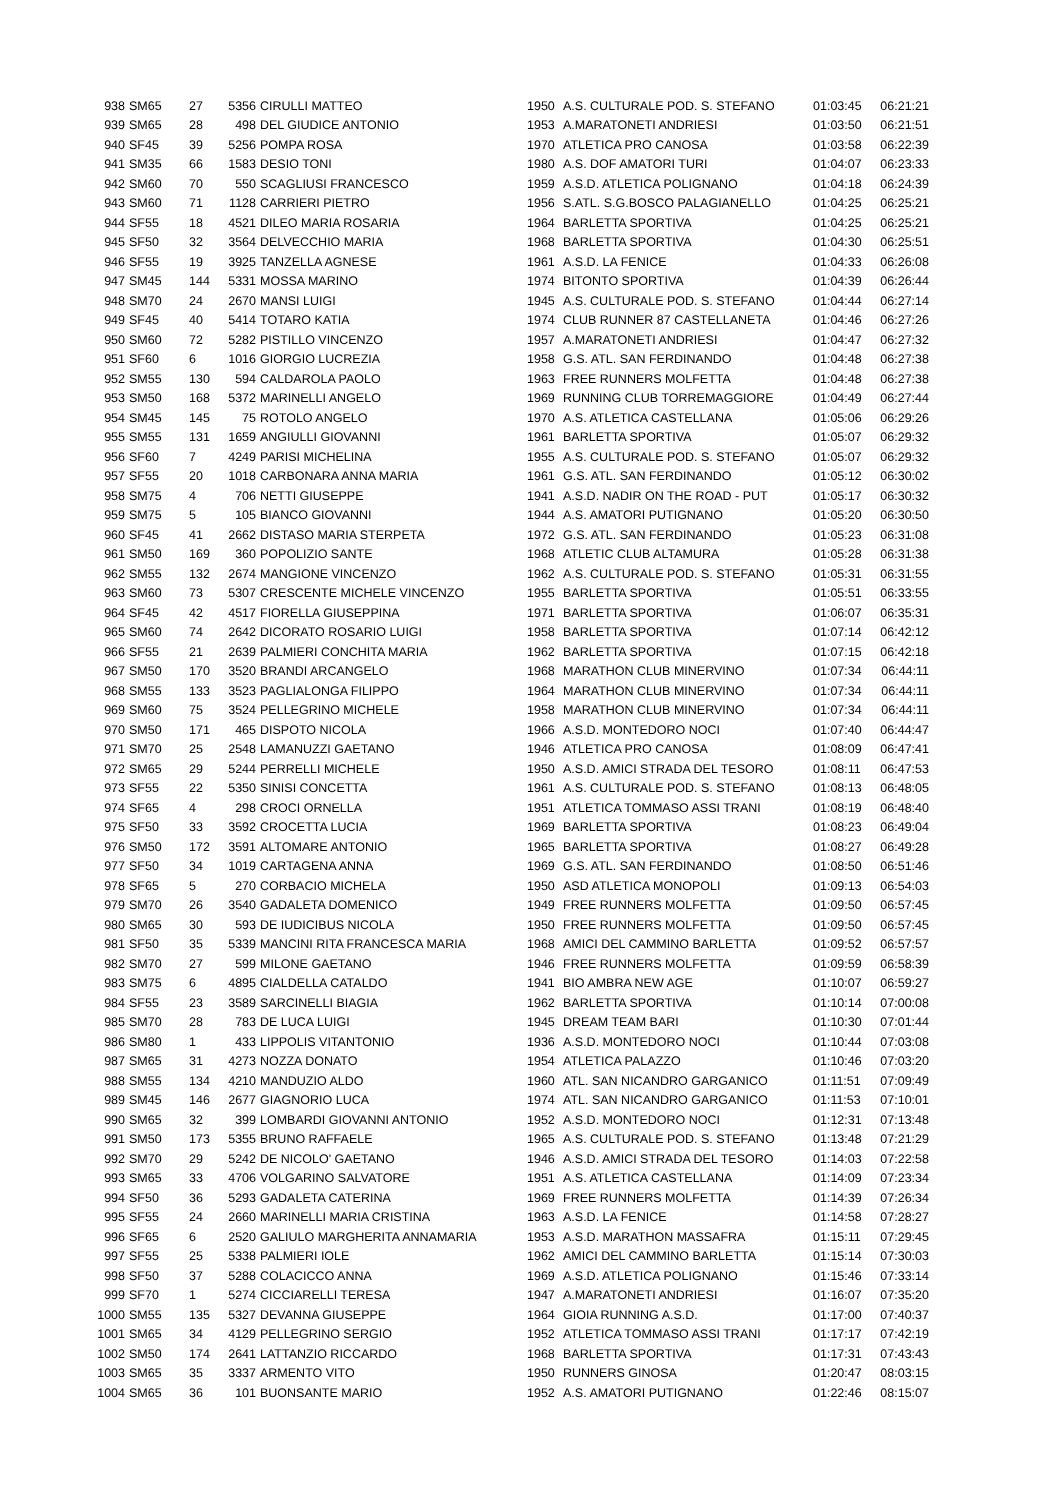| 938 | SM65 | 27 | 5356 | CIRULLI MATTEO | 1950 | A.S. CULTURALE POD. S. STEFANO | 01:03:45 | 06:21:21 |
| 939 | SM65 | 28 | 498 | DEL GIUDICE ANTONIO | 1953 | A.MARATONETI ANDRIESI | 01:03:50 | 06:21:51 |
| 940 | SF45 | 39 | 5256 | POMPA ROSA | 1970 | ATLETICA PRO CANOSA | 01:03:58 | 06:22:39 |
| 941 | SM35 | 66 | 1583 | DESIO TONI | 1980 | A.S. DOF AMATORI TURI | 01:04:07 | 06:23:33 |
| 942 | SM60 | 70 | 550 | SCAGLIUSI FRANCESCO | 1959 | A.S.D. ATLETICA POLIGNANO | 01:04:18 | 06:24:39 |
| 943 | SM60 | 71 | 1128 | CARRIERI PIETRO | 1956 | S.ATL. S.G.BOSCO PALAGIANELLO | 01:04:25 | 06:25:21 |
| 944 | SF55 | 18 | 4521 | DILEO MARIA ROSARIA | 1964 | BARLETTA SPORTIVA | 01:04:25 | 06:25:21 |
| 945 | SF50 | 32 | 3564 | DELVECCHIO MARIA | 1968 | BARLETTA SPORTIVA | 01:04:30 | 06:25:51 |
| 946 | SF55 | 19 | 3925 | TANZELLA AGNESE | 1961 | A.S.D. LA FENICE | 01:04:33 | 06:26:08 |
| 947 | SM45 | 144 | 5331 | MOSSA MARINO | 1974 | BITONTO SPORTIVA | 01:04:39 | 06:26:44 |
| 948 | SM70 | 24 | 2670 | MANSI LUIGI | 1945 | A.S. CULTURALE POD. S. STEFANO | 01:04:44 | 06:27:14 |
| 949 | SF45 | 40 | 5414 | TOTARO KATIA | 1974 | CLUB RUNNER 87 CASTELLANETA | 01:04:46 | 06:27:26 |
| 950 | SM60 | 72 | 5282 | PISTILLO VINCENZO | 1957 | A.MARATONETI ANDRIESI | 01:04:47 | 06:27:32 |
| 951 | SF60 | 6 | 1016 | GIORGIO LUCREZIA | 1958 | G.S. ATL. SAN FERDINANDO | 01:04:48 | 06:27:38 |
| 952 | SM55 | 130 | 594 | CALDAROLA PAOLO | 1963 | FREE RUNNERS MOLFETTA | 01:04:48 | 06:27:38 |
| 953 | SM50 | 168 | 5372 | MARINELLI ANGELO | 1969 | RUNNING CLUB TORREMAGGIORE | 01:04:49 | 06:27:44 |
| 954 | SM45 | 145 | 75 | ROTOLO ANGELO | 1970 | A.S. ATLETICA CASTELLANA | 01:05:06 | 06:29:26 |
| 955 | SM55 | 131 | 1659 | ANGIULLI GIOVANNI | 1961 | BARLETTA SPORTIVA | 01:05:07 | 06:29:32 |
| 956 | SF60 | 7 | 4249 | PARISI MICHELINA | 1955 | A.S. CULTURALE POD. S. STEFANO | 01:05:07 | 06:29:32 |
| 957 | SF55 | 20 | 1018 | CARBONARA ANNA MARIA | 1961 | G.S. ATL. SAN FERDINANDO | 01:05:12 | 06:30:02 |
| 958 | SM75 | 4 | 706 | NETTI GIUSEPPE | 1941 | A.S.D. NADIR ON THE ROAD - PUT | 01:05:17 | 06:30:32 |
| 959 | SM75 | 5 | 105 | BIANCO GIOVANNI | 1944 | A.S. AMATORI PUTIGNANO | 01:05:20 | 06:30:50 |
| 960 | SF45 | 41 | 2662 | DISTASO MARIA STERPETA | 1972 | G.S. ATL. SAN FERDINANDO | 01:05:23 | 06:31:08 |
| 961 | SM50 | 169 | 360 | POPOLIZIO SANTE | 1968 | ATLETIC CLUB ALTAMURA | 01:05:28 | 06:31:38 |
| 962 | SM55 | 132 | 2674 | MANGIONE VINCENZO | 1962 | A.S. CULTURALE POD. S. STEFANO | 01:05:31 | 06:31:55 |
| 963 | SM60 | 73 | 5307 | CRESCENTE MICHELE VINCENZO | 1955 | BARLETTA SPORTIVA | 01:05:51 | 06:33:55 |
| 964 | SF45 | 42 | 4517 | FIORELLA GIUSEPPINA | 1971 | BARLETTA SPORTIVA | 01:06:07 | 06:35:31 |
| 965 | SM60 | 74 | 2642 | DICORATO ROSARIO LUIGI | 1958 | BARLETTA SPORTIVA | 01:07:14 | 06:42:12 |
| 966 | SF55 | 21 | 2639 | PALMIERI CONCHITA MARIA | 1962 | BARLETTA SPORTIVA | 01:07:15 | 06:42:18 |
| 967 | SM50 | 170 | 3520 | BRANDI ARCANGELO | 1968 | MARATHON CLUB MINERVINO | 01:07:34 | 06:44:11 |
| 968 | SM55 | 133 | 3523 | PAGLIALONGA FILIPPO | 1964 | MARATHON CLUB MINERVINO | 01:07:34 | 06:44:11 |
| 969 | SM60 | 75 | 3524 | PELLEGRINO MICHELE | 1958 | MARATHON CLUB MINERVINO | 01:07:34 | 06:44:11 |
| 970 | SM50 | 171 | 465 | DISPOTO NICOLA | 1966 | A.S.D. MONTEDORO NOCI | 01:07:40 | 06:44:47 |
| 971 | SM70 | 25 | 2548 | LAMANUZZI GAETANO | 1946 | ATLETICA PRO CANOSA | 01:08:09 | 06:47:41 |
| 972 | SM65 | 29 | 5244 | PERRELLI MICHELE | 1950 | A.S.D. AMICI STRADA DEL TESORO | 01:08:11 | 06:47:53 |
| 973 | SF55 | 22 | 5350 | SINISI CONCETTA | 1961 | A.S. CULTURALE POD. S. STEFANO | 01:08:13 | 06:48:05 |
| 974 | SF65 | 4 | 298 | CROCI ORNELLA | 1951 | ATLETICA TOMMASO ASSI TRANI | 01:08:19 | 06:48:40 |
| 975 | SF50 | 33 | 3592 | CROCETTA LUCIA | 1969 | BARLETTA SPORTIVA | 01:08:23 | 06:49:04 |
| 976 | SM50 | 172 | 3591 | ALTOMARE ANTONIO | 1965 | BARLETTA SPORTIVA | 01:08:27 | 06:49:28 |
| 977 | SF50 | 34 | 1019 | CARTAGENA ANNA | 1969 | G.S. ATL. SAN FERDINANDO | 01:08:50 | 06:51:46 |
| 978 | SF65 | 5 | 270 | CORBACIO MICHELA | 1950 | ASD ATLETICA MONOPOLI | 01:09:13 | 06:54:03 |
| 979 | SM70 | 26 | 3540 | GADALETA DOMENICO | 1949 | FREE RUNNERS MOLFETTA | 01:09:50 | 06:57:45 |
| 980 | SM65 | 30 | 593 | DE IUDICIBUS NICOLA | 1950 | FREE RUNNERS MOLFETTA | 01:09:50 | 06:57:45 |
| 981 | SF50 | 35 | 5339 | MANCINI RITA FRANCESCA MARIA | 1968 | AMICI DEL CAMMINO BARLETTA | 01:09:52 | 06:57:57 |
| 982 | SM70 | 27 | 599 | MILONE GAETANO | 1946 | FREE RUNNERS MOLFETTA | 01:09:59 | 06:58:39 |
| 983 | SM75 | 6 | 4895 | CIALDELLA CATALDO | 1941 | BIO AMBRA NEW AGE | 01:10:07 | 06:59:27 |
| 984 | SF55 | 23 | 3589 | SARCINELLI BIAGIA | 1962 | BARLETTA SPORTIVA | 01:10:14 | 07:00:08 |
| 985 | SM70 | 28 | 783 | DE LUCA LUIGI | 1945 | DREAM TEAM BARI | 01:10:30 | 07:01:44 |
| 986 | SM80 | 1 | 433 | LIPPOLIS VITANTONIO | 1936 | A.S.D. MONTEDORO NOCI | 01:10:44 | 07:03:08 |
| 987 | SM65 | 31 | 4273 | NOZZA DONATO | 1954 | ATLETICA PALAZZO | 01:10:46 | 07:03:20 |
| 988 | SM55 | 134 | 4210 | MANDUZIO ALDO | 1960 | ATL. SAN NICANDRO GARGANICO | 01:11:51 | 07:09:49 |
| 989 | SM45 | 146 | 2677 | GIAGNORIO LUCA | 1974 | ATL. SAN NICANDRO GARGANICO | 01:11:53 | 07:10:01 |
| 990 | SM65 | 32 | 399 | LOMBARDI GIOVANNI ANTONIO | 1952 | A.S.D. MONTEDORO NOCI | 01:12:31 | 07:13:48 |
| 991 | SM50 | 173 | 5355 | BRUNO RAFFAELE | 1965 | A.S. CULTURALE POD. S. STEFANO | 01:13:48 | 07:21:29 |
| 992 | SM70 | 29 | 5242 | DE NICOLO' GAETANO | 1946 | A.S.D. AMICI STRADA DEL TESORO | 01:14:03 | 07:22:58 |
| 993 | SM65 | 33 | 4706 | VOLGARINO SALVATORE | 1951 | A.S. ATLETICA CASTELLANA | 01:14:09 | 07:23:34 |
| 994 | SF50 | 36 | 5293 | GADALETA CATERINA | 1969 | FREE RUNNERS MOLFETTA | 01:14:39 | 07:26:34 |
| 995 | SF55 | 24 | 2660 | MARINELLI MARIA CRISTINA | 1963 | A.S.D. LA FENICE | 01:14:58 | 07:28:27 |
| 996 | SF65 | 6 | 2520 | GALIULO MARGHERITA ANNAMARIA | 1953 | A.S.D. MARATHON MASSAFRA | 01:15:11 | 07:29:45 |
| 997 | SF55 | 25 | 5338 | PALMIERI IOLE | 1962 | AMICI DEL CAMMINO BARLETTA | 01:15:14 | 07:30:03 |
| 998 | SF50 | 37 | 5288 | COLACICCO ANNA | 1969 | A.S.D. ATLETICA POLIGNANO | 01:15:46 | 07:33:14 |
| 999 | SF70 | 1 | 5274 | CICCIARELLI TERESA | 1947 | A.MARATONETI ANDRIESI | 01:16:07 | 07:35:20 |
| 1000 | SM55 | 135 | 5327 | DEVANNA GIUSEPPE | 1964 | GIOIA RUNNING A.S.D. | 01:17:00 | 07:40:37 |
| 1001 | SM65 | 34 | 4129 | PELLEGRINO SERGIO | 1952 | ATLETICA TOMMASO ASSI TRANI | 01:17:17 | 07:42:19 |
| 1002 | SM50 | 174 | 2641 | LATTANZIO RICCARDO | 1968 | BARLETTA SPORTIVA | 01:17:31 | 07:43:43 |
| 1003 | SM65 | 35 | 3337 | ARMENTO VITO | 1950 | RUNNERS GINOSA | 01:20:47 | 08:03:15 |
| 1004 | SM65 | 36 | 101 | BUONSANTE MARIO | 1952 | A.S. AMATORI PUTIGNANO | 01:22:46 | 08:15:07 |